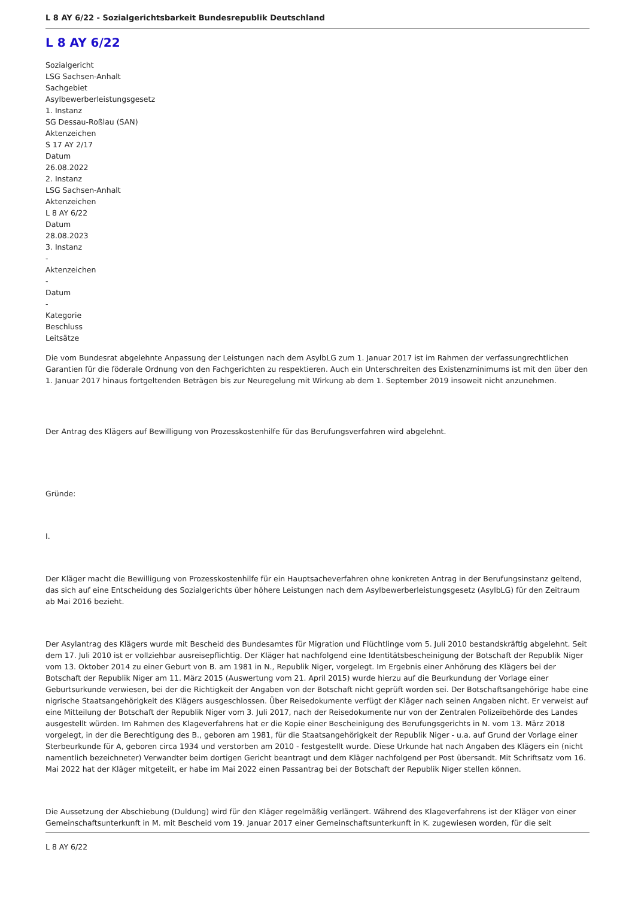L 8 AY 6/22 - Sozialgerichtsbarkeit Bundesrepublik Deutschland
L 8 AY 6/22
Sozialgericht
LSG Sachsen-Anhalt
Sachgebiet
Asylbewerberleistungsgesetz
1. Instanz
SG Dessau-Roßlau (SAN)
Aktenzeichen
S 17 AY 2/17
Datum
26.08.2022
2. Instanz
LSG Sachsen-Anhalt
Aktenzeichen
L 8 AY 6/22
Datum
28.08.2023
3. Instanz
-
Aktenzeichen
-
Datum
-
Kategorie
Beschluss
Leitsätze
Die vom Bundesrat abgelehnte Anpassung der Leistungen nach dem AsylbLG zum 1. Januar 2017 ist im Rahmen der verfassungrechtlichen Garantien für die föderale Ordnung von den Fachgerichten zu respektieren. Auch ein Unterschreiten des Existenzminimums ist mit den über den 1. Januar 2017 hinaus fortgeltenden Beträgen bis zur Neuregelung mit Wirkung ab dem 1. September 2019 insoweit nicht anzunehmen.
Der Antrag des Klägers auf Bewilligung von Prozesskostenhilfe für das Berufungsverfahren wird abgelehnt.
Gründe:
I.
Der Kläger macht die Bewilligung von Prozesskostenhilfe für ein Hauptsacheverfahren ohne konkreten Antrag in der Berufungsinstanz geltend, das sich auf eine Entscheidung des Sozialgerichts über höhere Leistungen nach dem Asylbewerberleistungsgesetz (AsylbLG) für den Zeitraum ab Mai 2016 bezieht.
Der Asylantrag des Klägers wurde mit Bescheid des Bundesamtes für Migration und Flüchtlinge vom 5. Juli 2010 bestandskräftig abgelehnt. Seit dem 17. Juli 2010 ist er vollziehbar ausreisepflichtig. Der Kläger hat nachfolgend eine Identitätsbescheinigung der Botschaft der Republik Niger vom 13. Oktober 2014 zu einer Geburt von B. am 1981 in N., Republik Niger, vorgelegt. Im Ergebnis einer Anhörung des Klägers bei der Botschaft der Republik Niger am 11. März 2015 (Auswertung vom 21. April 2015) wurde hierzu auf die Beurkundung der Vorlage einer Geburtsurkunde verwiesen, bei der die Richtigkeit der Angaben von der Botschaft nicht geprüft worden sei. Der Botschaftsangehörige habe eine nigrische Staatsangehörigkeit des Klägers ausgeschlossen. Über Reisedokumente verfügt der Kläger nach seinen Angaben nicht. Er verweist auf eine Mitteilung der Botschaft der Republik Niger vom 3. Juli 2017, nach der Reisedokumente nur von der Zentralen Polizeibehörde des Landes ausgestellt würden. Im Rahmen des Klageverfahrens hat er die Kopie einer Bescheinigung des Berufungsgerichts in N. vom 13. März 2018 vorgelegt, in der die Berechtigung des B., geboren am 1981, für die Staatsangehörigkeit der Republik Niger - u.a. auf Grund der Vorlage einer Sterbeurkunde für A, geboren circa 1934 und verstorben am 2010 - festgestellt wurde. Diese Urkunde hat nach Angaben des Klägers ein (nicht namentlich bezeichneter) Verwandter beim dortigen Gericht beantragt und dem Kläger nachfolgend per Post übersandt. Mit Schriftsatz vom 16. Mai 2022 hat der Kläger mitgeteilt, er habe im Mai 2022 einen Passantrag bei der Botschaft der Republik Niger stellen können.
Die Aussetzung der Abschiebung (Duldung) wird für den Kläger regelmäßig verlängert. Während des Klageverfahrens ist der Kläger von einer Gemeinschaftsunterkunft in M. mit Bescheid vom 19. Januar 2017 einer Gemeinschaftsunterkunft in K. zugewiesen worden, für die seit
L 8 AY 6/22